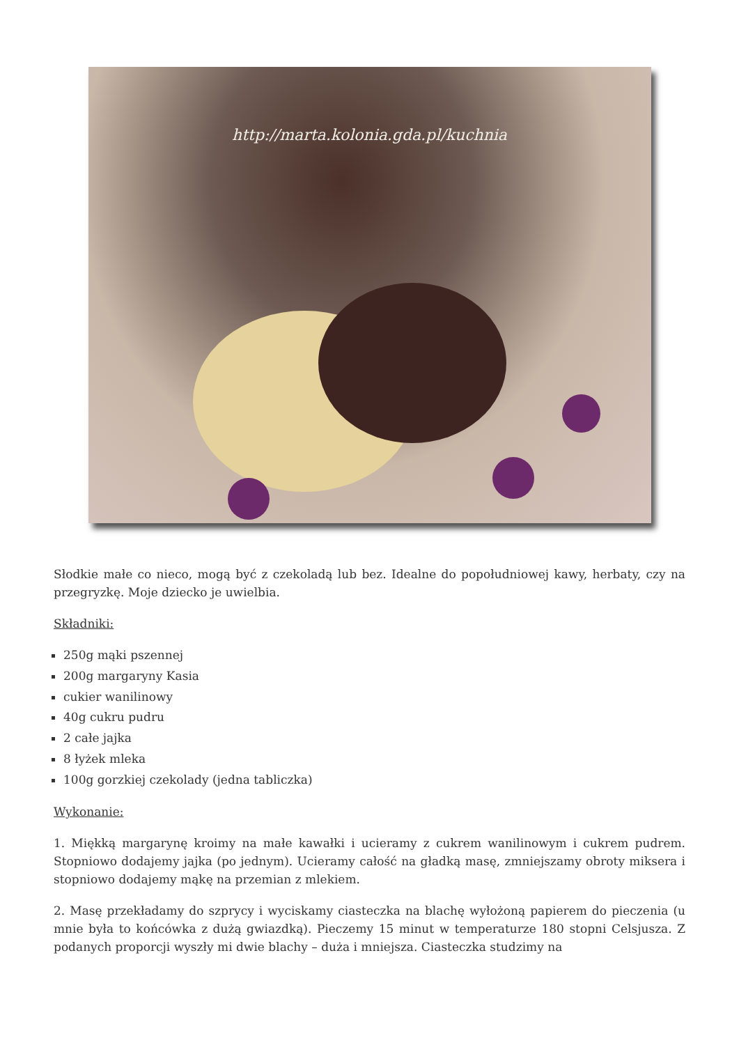http://marta.kolonia.gda.pl/kuchnia
Słodkie małe co nieco, mogą być z czekoladą lub bez. Idealne do popołudniowej kawy, herbaty, czy na przegryzkę. Moje dziecko je uwielbia.
Składniki:
250g mąki pszennej
200g margaryny Kasia
cukier wanilinowy
40g cukru pudru
2 całe jajka
8 łyżek mleka
100g gorzkiej czekolady (jedna tabliczka)
Wykonanie:
1. Miękką margarynę kroimy na małe kawałki i ucieramy z cukrem wanilinowym i cukrem pudrem. Stopniowo dodajemy jajka (po jednym). Ucieramy całość na gładką masę, zmniejszamy obroty miksera i stopniowo dodajemy mąkę na przemian z mlekiem.
2. Masę przekładamy do szprycy i wyciskamy ciasteczka na blachę wyłożoną papierem do pieczenia (u mnie była to końcówka z dużą gwiazdką). Pieczemy 15 minut w temperaturze 180 stopni Celsjusza. Z podanych proporcji wyszły mi dwie blachy – duża i mniejsza. Ciasteczka studzimy na